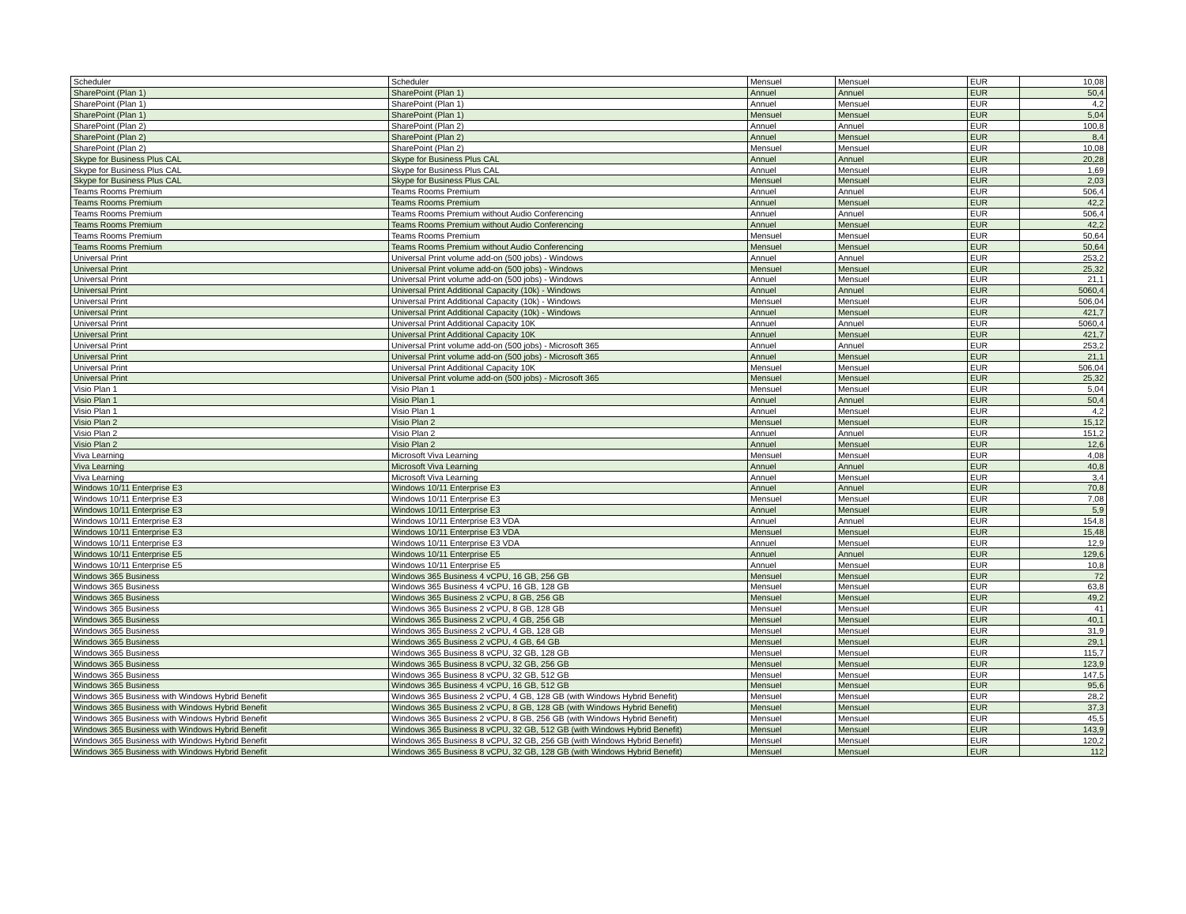| Scheduler | Scheduler | Mensuel | Mensuel | EUR | 10,08 |
| SharePoint (Plan 1) | SharePoint (Plan 1) | Annuel | Annuel | EUR | 50,4 |
| SharePoint (Plan 1) | SharePoint (Plan 1) | Annuel | Mensuel | EUR | 4,2 |
| SharePoint (Plan 1) | SharePoint (Plan 1) | Mensuel | Mensuel | EUR | 5,04 |
| SharePoint (Plan 2) | SharePoint (Plan 2) | Annuel | Annuel | EUR | 100,8 |
| SharePoint (Plan 2) | SharePoint (Plan 2) | Annuel | Mensuel | EUR | 8,4 |
| SharePoint (Plan 2) | SharePoint (Plan 2) | Mensuel | Mensuel | EUR | 10,08 |
| Skype for Business Plus CAL | Skype for Business Plus CAL | Annuel | Annuel | EUR | 20,28 |
| Skype for Business Plus CAL | Skype for Business Plus CAL | Annuel | Mensuel | EUR | 1,69 |
| Skype for Business Plus CAL | Skype for Business Plus CAL | Mensuel | Mensuel | EUR | 2,03 |
| Teams Rooms Premium | Teams Rooms Premium | Annuel | Annuel | EUR | 506,4 |
| Teams Rooms Premium | Teams Rooms Premium | Annuel | Mensuel | EUR | 42,2 |
| Teams Rooms Premium | Teams Rooms Premium without Audio Conferencing | Annuel | Annuel | EUR | 506,4 |
| Teams Rooms Premium | Teams Rooms Premium without Audio Conferencing | Annuel | Mensuel | EUR | 42,2 |
| Teams Rooms Premium | Teams Rooms Premium | Mensuel | Mensuel | EUR | 50,64 |
| Teams Rooms Premium | Teams Rooms Premium without Audio Conferencing | Mensuel | Mensuel | EUR | 50,64 |
| Universal Print | Universal Print volume add-on (500 jobs) - Windows | Annuel | Annuel | EUR | 253,2 |
| Universal Print | Universal Print volume add-on (500 jobs) - Windows | Mensuel | Mensuel | EUR | 25,32 |
| Universal Print | Universal Print volume add-on (500 jobs) - Windows | Annuel | Mensuel | EUR | 21,1 |
| Universal Print | Universal Print Additional Capacity (10k) - Windows | Annuel | Annuel | EUR | 5060,4 |
| Universal Print | Universal Print Additional Capacity (10k) - Windows | Mensuel | Mensuel | EUR | 506,04 |
| Universal Print | Universal Print Additional Capacity (10k) - Windows | Annuel | Mensuel | EUR | 421,7 |
| Universal Print | Universal Print Additional Capacity 10K | Annuel | Annuel | EUR | 5060,4 |
| Universal Print | Universal Print Additional Capacity 10K | Annuel | Mensuel | EUR | 421,7 |
| Universal Print | Universal Print volume add-on (500 jobs) - Microsoft 365 | Annuel | Annuel | EUR | 253,2 |
| Universal Print | Universal Print volume add-on (500 jobs) - Microsoft 365 | Annuel | Mensuel | EUR | 21,1 |
| Universal Print | Universal Print Additional Capacity 10K | Mensuel | Mensuel | EUR | 506,04 |
| Universal Print | Universal Print volume add-on (500 jobs) - Microsoft 365 | Mensuel | Mensuel | EUR | 25,32 |
| Visio Plan 1 | Visio Plan 1 | Mensuel | Mensuel | EUR | 5,04 |
| Visio Plan 1 | Visio Plan 1 | Annuel | Annuel | EUR | 50,4 |
| Visio Plan 1 | Visio Plan 1 | Annuel | Mensuel | EUR | 4,2 |
| Visio Plan 2 | Visio Plan 2 | Mensuel | Mensuel | EUR | 15,12 |
| Visio Plan 2 | Visio Plan 2 | Annuel | Annuel | EUR | 151,2 |
| Visio Plan 2 | Visio Plan 2 | Annuel | Mensuel | EUR | 12,6 |
| Viva Learning | Microsoft Viva Learning | Mensuel | Mensuel | EUR | 4,08 |
| Viva Learning | Microsoft Viva Learning | Annuel | Annuel | EUR | 40,8 |
| Viva Learning | Microsoft Viva Learning | Annuel | Mensuel | EUR | 3,4 |
| Windows 10/11 Enterprise E3 | Windows 10/11 Enterprise E3 | Annuel | Annuel | EUR | 70,8 |
| Windows 10/11 Enterprise E3 | Windows 10/11 Enterprise E3 | Mensuel | Mensuel | EUR | 7,08 |
| Windows 10/11 Enterprise E3 | Windows 10/11 Enterprise E3 | Annuel | Mensuel | EUR | 5,9 |
| Windows 10/11 Enterprise E3 | Windows 10/11 Enterprise E3 VDA | Annuel | Annuel | EUR | 154,8 |
| Windows 10/11 Enterprise E3 | Windows 10/11 Enterprise E3 VDA | Mensuel | Mensuel | EUR | 15,48 |
| Windows 10/11 Enterprise E3 | Windows 10/11 Enterprise E3 VDA | Annuel | Mensuel | EUR | 12,9 |
| Windows 10/11 Enterprise E5 | Windows 10/11 Enterprise E5 | Annuel | Annuel | EUR | 129,6 |
| Windows 10/11 Enterprise E5 | Windows 10/11 Enterprise E5 | Annuel | Mensuel | EUR | 10,8 |
| Windows 365 Business | Windows 365 Business 4 vCPU, 16 GB, 256 GB | Mensuel | Mensuel | EUR | 72 |
| Windows 365 Business | Windows 365 Business 4 vCPU, 16 GB, 128 GB | Mensuel | Mensuel | EUR | 63,8 |
| Windows 365 Business | Windows 365 Business 2 vCPU, 8 GB, 256 GB | Mensuel | Mensuel | EUR | 49,2 |
| Windows 365 Business | Windows 365 Business 2 vCPU, 8 GB, 128 GB | Mensuel | Mensuel | EUR | 41 |
| Windows 365 Business | Windows 365 Business 2 vCPU, 4 GB, 256 GB | Mensuel | Mensuel | EUR | 40,1 |
| Windows 365 Business | Windows 365 Business 2 vCPU, 4 GB, 128 GB | Mensuel | Mensuel | EUR | 31,9 |
| Windows 365 Business | Windows 365 Business 2 vCPU, 4 GB, 64 GB | Mensuel | Mensuel | EUR | 29,1 |
| Windows 365 Business | Windows 365 Business 8 vCPU, 32 GB, 128 GB | Mensuel | Mensuel | EUR | 115,7 |
| Windows 365 Business | Windows 365 Business 8 vCPU, 32 GB, 256 GB | Mensuel | Mensuel | EUR | 123,9 |
| Windows 365 Business | Windows 365 Business 8 vCPU, 32 GB, 512 GB | Mensuel | Mensuel | EUR | 147,5 |
| Windows 365 Business | Windows 365 Business 4 vCPU, 16 GB, 512 GB | Mensuel | Mensuel | EUR | 95,6 |
| Windows 365 Business with Windows Hybrid Benefit | Windows 365 Business 2 vCPU, 4 GB, 128 GB (with Windows Hybrid Benefit) | Mensuel | Mensuel | EUR | 28,2 |
| Windows 365 Business with Windows Hybrid Benefit | Windows 365 Business 2 vCPU, 8 GB, 128 GB (with Windows Hybrid Benefit) | Mensuel | Mensuel | EUR | 37,3 |
| Windows 365 Business with Windows Hybrid Benefit | Windows 365 Business 2 vCPU, 8 GB, 256 GB (with Windows Hybrid Benefit) | Mensuel | Mensuel | EUR | 45,5 |
| Windows 365 Business with Windows Hybrid Benefit | Windows 365 Business 8 vCPU, 32 GB, 512 GB (with Windows Hybrid Benefit) | Mensuel | Mensuel | EUR | 143,9 |
| Windows 365 Business with Windows Hybrid Benefit | Windows 365 Business 8 vCPU, 32 GB, 256 GB (with Windows Hybrid Benefit) | Mensuel | Mensuel | EUR | 120,2 |
| Windows 365 Business with Windows Hybrid Benefit | Windows 365 Business 8 vCPU, 32 GB, 128 GB (with Windows Hybrid Benefit) | Mensuel | Mensuel | EUR | 112 |